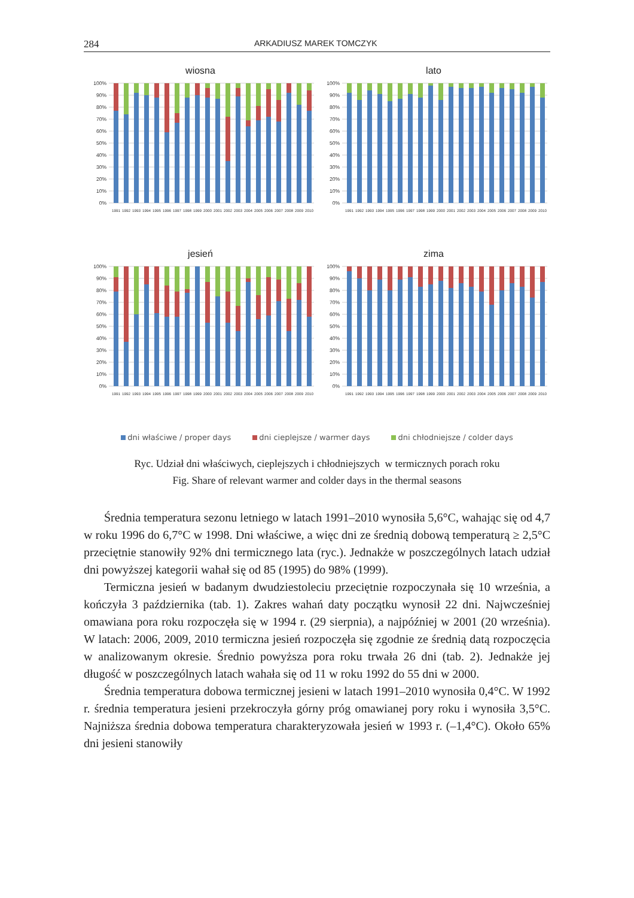284 ARKADIUSZ MAREK TOMCZYK
wiosna
100%
90%
80%
70%
60%
50%
40%
30%
20%
10%
0%
1991
1992
1993
1994
1995
1996
1997
1998
1999
2000
2001
2002
2003
2004
2005
2006
2007
2008
2009
2010
lato
100%
90%
80%
70%
60%
50%
40%
30%
20%
10%
0%
1991
1992
1993
1994
1995
1996
1997
1998
1999
2000
2001
2002
2003
2004
2005
2006
2007
2008
2009
2010
jesień
100%
90%
80%
70%
60%
50%
40%
30%
20%
10%
0%
1991
1992
1993
1994
1995
1996
1997
1998
1999
2000
2001
2002
2003
2004
2005
2006
2007
2008
2009
2010
zima
100%
90%
80%
70%
60%
50%
40%
30%
20%
10%
0%
1991
1992
1993
1994
1995
1996
1997
1998
1999
2000
2001
2002
2003
2004
2005
2006
2007
2008
2009
2010
dni właściwe / proper days dni cieplejsze / warmer days dni chłodniejsze / colder days
Ryc. Udział dni właściwych, cieplejszych i chłodniejszych w termicznych porach roku
Fig. Share of relevant warmer and colder days in the thermal seasons
Średnia temperatura sezonu letniego w latach 1991–2010 wynosiła 5,6°C, wahając się od 4,7 w roku 1996 do 6,7°C w 1998. Dni właściwe, a więc dni ze średnią dobową temperaturą ≥ 2,5°C przeciętnie stanowiły 92% dni termicznego lata (ryc.). Jednakże w poszczególnych latach udział dni powyższej kategorii wahał się od 85 (1995) do 98% (1999).
Termiczna jesień w badanym dwudziestoleciu przeciętnie rozpoczynała się 10 września, a kończyła 3 października (tab. 1). Zakres wahań daty początku wynosił 22 dni. Najwcześniej omawiana pora roku rozpoczęła się w 1994 r. (29 sierpnia), a najpóźniej w 2001 (20 września). W latach: 2006, 2009, 2010 termiczna jesień rozpoczęła się zgodnie ze średnią datą rozpoczęcia w analizo­wanym okresie. Średnio powyższa pora roku trwała 26 dni (tab. 2). Jednakże jej długość w poszczególnych latach wahała się od 11 w roku 1992 do 55 dni w 2000.
Średnia temperatura dobowa termicznej jesieni w latach 1991–2010 wy­nosiła 0,4°C. W 1992 r. średnia temperatura jesieni przekroczyła górny próg omawianej pory roku i wynosiła 3,5°C. Najniższa średnia dobowa temperatura charakteryzowała jesień w 1993 r. (–1,4°C). Około 65% dni jesieni stanowiły